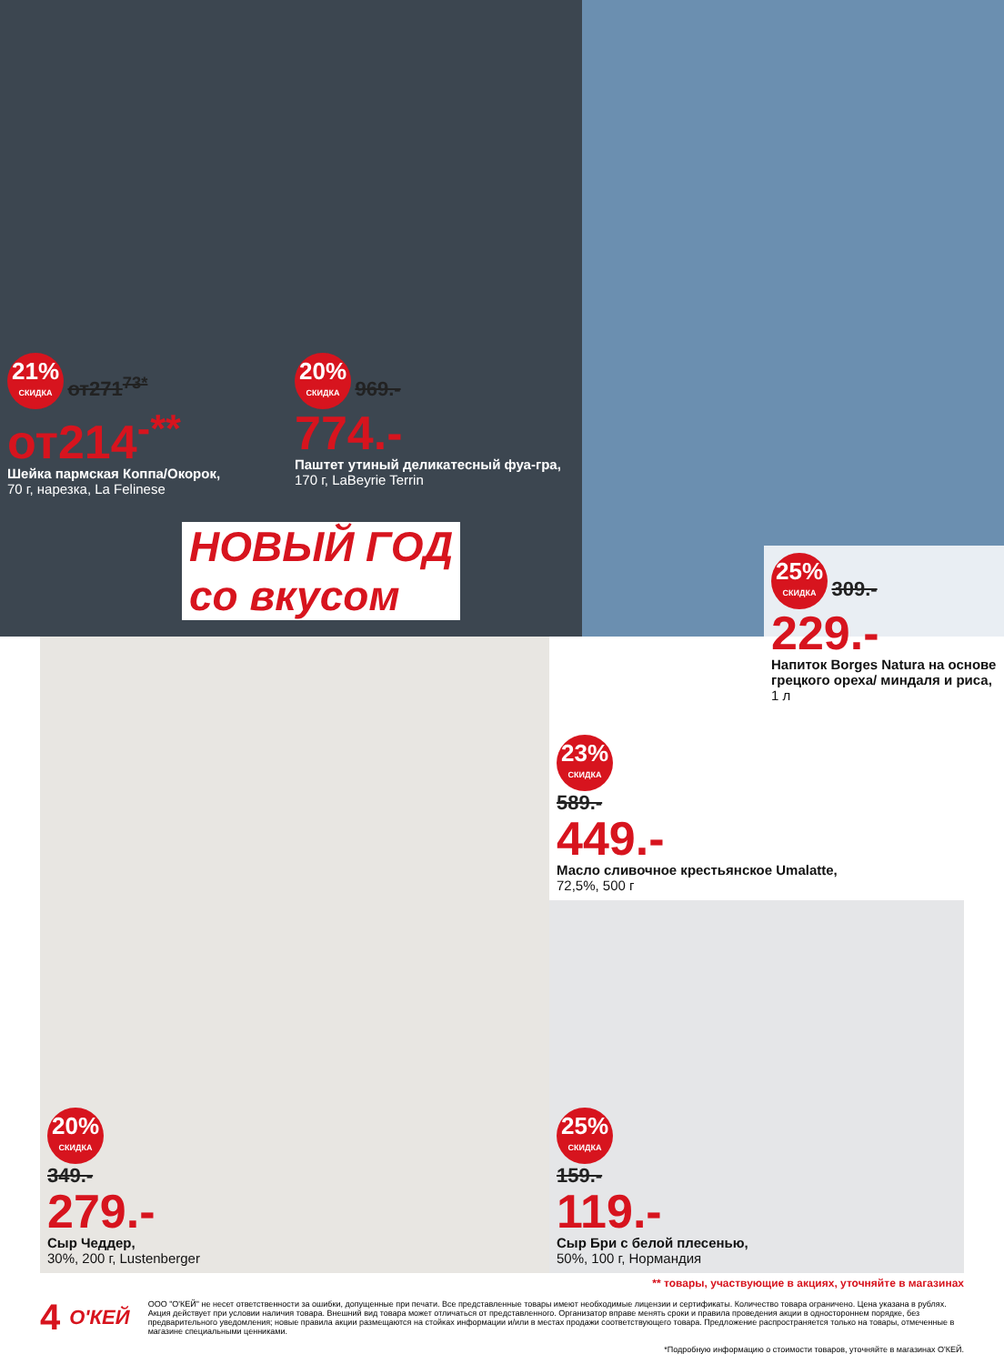21% СКИДКА от271<sup>73*</sup>
от214<sup>-**</sup>
Шейка пармская Коппа/Окорок,
70 г, нарезка, La Felinese
20% СКИДКА 969.-
774.-
Паштет утиный деликатесный фуа-гра,
170 г, LaBeyrie Terrin
НОВЫЙ ГОД
со вкусом
25% СКИДКА 309.-
229.-
Напиток Borges Natura на основе грецкого ореха/ миндаля и риса,
1 л
20% СКИДКА
349.-
279.-
Сыр Чеддер,
30%, 200 г, Lustenberger
23% СКИДКА
589.-
449.-
Масло сливочное крестьянское Umalatte,
72,5%, 500 г
25% СКИДКА
159.-
119.-
Сыр Бри с белой плесенью,
50%, 100 г, Нормандия
** товары, участвующие в акциях, уточняйте в магазинах
4 О'КЕЙ
ООО "О'КЕЙ" не несет ответственности за ошибки, допущенные при печати. Все представленные товары имеют необходимые лицензии и сертификаты. Количество товара ограничено. Цена указана в рублях. Акция действует при условии наличия товара. Внешний вид товара может отличаться от представленного. Организатор вправе менять сроки и правила проведения акции в одностороннем порядке, без предварительного уведомления; новые правила акции размещаются на стойках информации и/или в местах продажи соответствующего товара. Предложение распространяется только на товары, отмеченные в магазине специальными ценниками.
*Подробную информацию о стоимости товаров, уточняйте в магазинах О'КЕЙ.